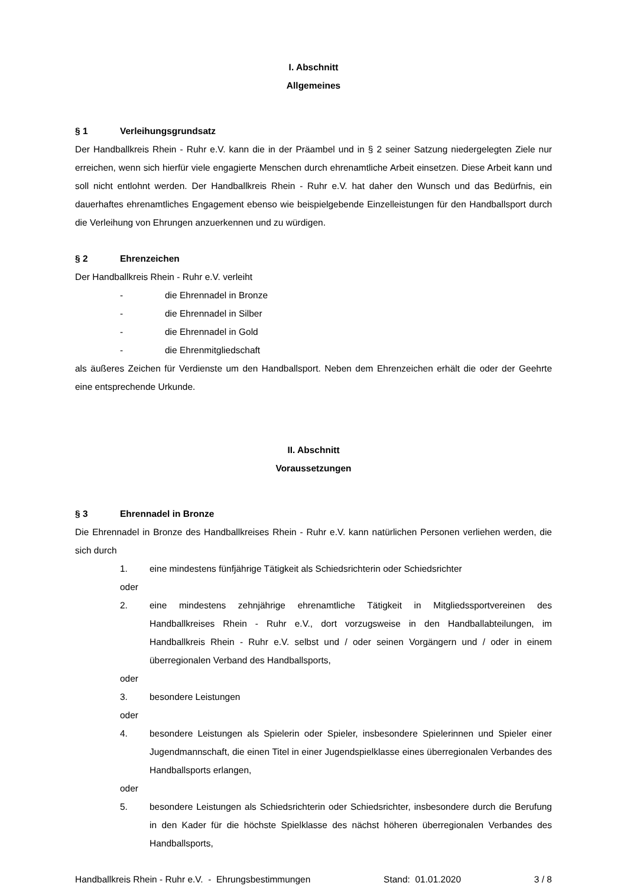I. Abschnitt
Allgemeines
§ 1 Verleihungsgrundsatz
Der Handballkreis Rhein - Ruhr e.V. kann die in der Präambel und in § 2 seiner Satzung niedergelegten Ziele nur erreichen, wenn sich hierfür viele engagierte Menschen durch ehrenamtliche Arbeit einsetzen. Diese Arbeit kann und soll nicht entlohnt werden. Der Handballkreis Rhein - Ruhr e.V. hat daher den Wunsch und das Bedürfnis, ein dauerhaftes ehrenamtliches Engagement ebenso wie beispielgebende Einzelleistungen für den Handballsport durch die Verleihung von Ehrungen anzuerkennen und zu würdigen.
§ 2 Ehrenzeichen
Der Handballkreis Rhein - Ruhr e.V. verleiht
- die Ehrennadel in Bronze
- die Ehrennadel in Silber
- die Ehrennadel in Gold
- die Ehrenmitgliedschaft
als äußeres Zeichen für Verdienste um den Handballsport. Neben dem Ehrenzeichen erhält die oder der Geehrte eine entsprechende Urkunde.
II. Abschnitt
Voraussetzungen
§ 3 Ehrennadel in Bronze
Die Ehrennadel in Bronze des Handballkreises Rhein - Ruhr e.V. kann natürlichen Personen verliehen werden, die sich durch
1. eine mindestens fünfjährige Tätigkeit als Schiedsrichterin oder Schiedsrichter
oder
2. eine mindestens zehnjährige ehrenamtliche Tätigkeit in Mitgliedssportvereinen des Handballkreises Rhein - Ruhr e.V., dort vorzugsweise in den Handballabteilungen, im Handballkreis Rhein - Ruhr e.V. selbst und / oder seinen Vorgängern und / oder in einem überregionalen Verband des Handballsports,
oder
3. besondere Leistungen
oder
4. besondere Leistungen als Spielerin oder Spieler, insbesondere Spielerinnen und Spieler einer Jugendmannschaft, die einen Titel in einer Jugendspielklasse eines überregionalen Verbandes des Handballsports erlangen,
oder
5. besondere Leistungen als Schiedsrichterin oder Schiedsrichter, insbesondere durch die Berufung in den Kader für die höchste Spielklasse des nächst höheren überregionalen Verbandes des Handballsports,
Handballkreis Rhein - Ruhr e.V. - Ehrungsbestimmungen Stand: 01.01.2020 3 / 8